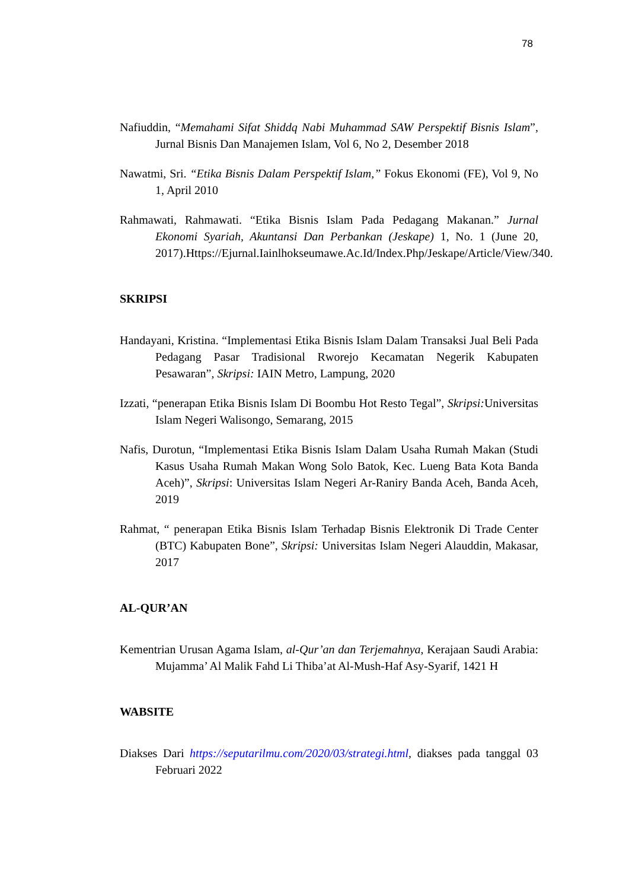78
Nafiuddin, “Memahami Sifat Shiddq Nabi Muhammad SAW Perspektif Bisnis Islam”, Jurnal Bisnis Dan Manajemen Islam, Vol 6, No 2, Desember 2018
Nawatmi, Sri. “Etika Bisnis Dalam Perspektif Islam,” Fokus Ekonomi (FE), Vol 9, No 1, April 2010
Rahmawati, Rahmawati. “Etika Bisnis Islam Pada Pedagang Makanan.” Jurnal Ekonomi Syariah, Akuntansi Dan Perbankan (Jeskape) 1, No. 1 (June 20, 2017).Https://Ejurnal.Iainlhokseumawe.Ac.Id/Index.Php/Jeskape/Article/View/340.
SKRIPSI
Handayani, Kristina. “Implementasi Etika Bisnis Islam Dalam Transaksi Jual Beli Pada Pedagang Pasar Tradisional Rworejo Kecamatan Negerik Kabupaten Pesawaran”, Skripsi: IAIN Metro, Lampung, 2020
Izzati, “penerapan Etika Bisnis Islam Di Boombu Hot Resto Tegal”, Skripsi: Universitas Islam Negeri Walisongo, Semarang, 2015
Nafis, Durotun, “Implementasi Etika Bisnis Islam Dalam Usaha Rumah Makan (Studi Kasus Usaha Rumah Makan Wong Solo Batok, Kec. Lueng Bata Kota Banda Aceh)”, Skripsi: Universitas Islam Negeri Ar-Raniry Banda Aceh, Banda Aceh, 2019
Rahmat, “ penerapan Etika Bisnis Islam Terhadap Bisnis Elektronik Di Trade Center (BTC) Kabupaten Bone”, Skripsi: Universitas Islam Negeri Alauddin, Makasar, 2017
AL-QUR’AN
Kementrian Urusan Agama Islam, al-Qur’an dan Terjemahnya, Kerajaan Saudi Arabia: Mujamma’ Al Malik Fahd Li Thiba’at Al-Mush-Haf Asy-Syarif, 1421 H
WABSITE
Diakses Dari https://seputarilmu.com/2020/03/strategi.html, diakses pada tanggal 03 Februari 2022